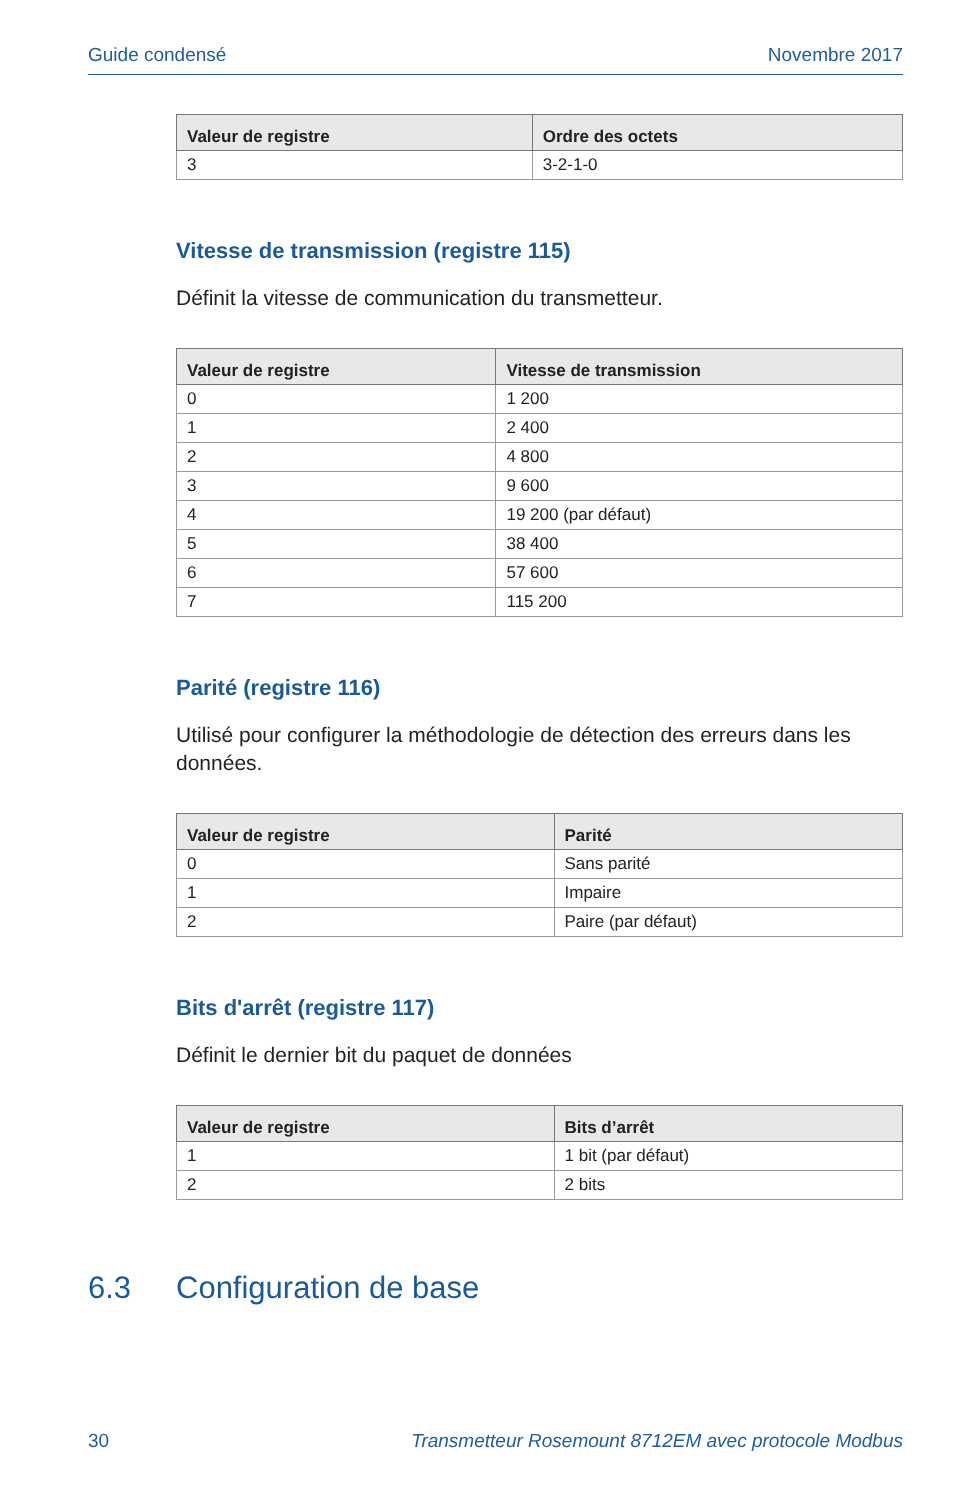Guide condensé Novembre 2017
| Valeur de registre | Ordre des octets |
| --- | --- |
| 3 | 3-2-1-0 |
Vitesse de transmission (registre 115)
Définit la vitesse de communication du transmetteur.
| Valeur de registre | Vitesse de transmission |
| --- | --- |
| 0 | 1 200 |
| 1 | 2 400 |
| 2 | 4 800 |
| 3 | 9 600 |
| 4 | 19 200 (par défaut) |
| 5 | 38 400 |
| 6 | 57 600 |
| 7 | 115 200 |
Parité (registre 116)
Utilisé pour configurer la méthodologie de détection des erreurs dans les données.
| Valeur de registre | Parité |
| --- | --- |
| 0 | Sans parité |
| 1 | Impaire |
| 2 | Paire (par défaut) |
Bits d'arrêt (registre 117)
Définit le dernier bit du paquet de données
| Valeur de registre | Bits d’arrêt |
| --- | --- |
| 1 | 1 bit (par défaut) |
| 2 | 2 bits |
6.3 Configuration de base
30 Transmetteur Rosemount 8712EM avec protocole Modbus